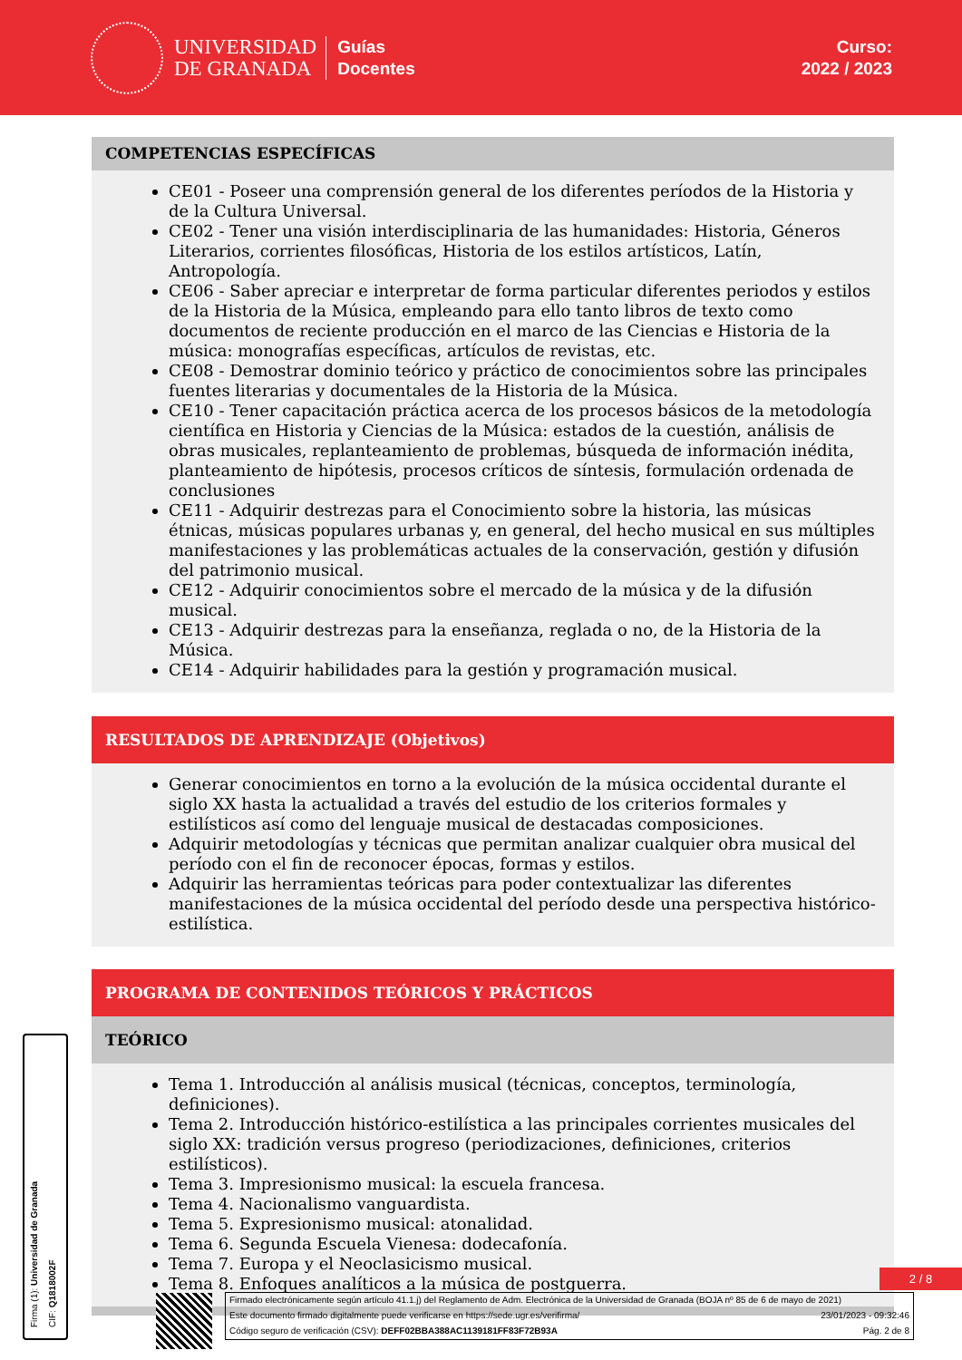UNIVERSIDAD
DE GRANADA
Guías
Docentes
Curso:
2022 / 2023
COMPETENCIAS ESPECÍFICAS
CE01 - Poseer una comprensión general de los diferentes períodos de la Historia y de la Cultura Universal.
CE02 - Tener una visión interdisciplinaria de las humanidades: Historia, Géneros Literarios, corrientes filosóficas, Historia de los estilos artísticos, Latín, Antropología.
CE06 - Saber apreciar e interpretar de forma particular diferentes periodos y estilos de la Historia de la Música, empleando para ello tanto libros de texto como documentos de reciente producción en el marco de las Ciencias e Historia de la música: monografías específicas, artículos de revistas, etc.
CE08 - Demostrar dominio teórico y práctico de conocimientos sobre las principales fuentes literarias y documentales de la Historia de la Música.
CE10 - Tener capacitación práctica acerca de los procesos básicos de la metodología científica en Historia y Ciencias de la Música: estados de la cuestión, análisis de obras musicales, replanteamiento de problemas, búsqueda de información inédita, planteamiento de hipótesis, procesos críticos de síntesis, formulación ordenada de conclusiones
CE11 - Adquirir destrezas para el Conocimiento sobre la historia, las músicas étnicas, músicas populares urbanas y, en general, del hecho musical en sus múltiples manifestaciones y las problemáticas actuales de la conservación, gestión y difusión del patrimonio musical.
CE12 - Adquirir conocimientos sobre el mercado de la música y de la difusión musical.
CE13 - Adquirir destrezas para la enseñanza, reglada o no, de la Historia de la Música.
CE14 - Adquirir habilidades para la gestión y programación musical.
RESULTADOS DE APRENDIZAJE (Objetivos)
Generar conocimientos en torno a la evolución de la música occidental durante el siglo XX hasta la actualidad a través del estudio de los criterios formales y estilísticos así como del lenguaje musical de destacadas composiciones.
Adquirir metodologías y técnicas que permitan analizar cualquier obra musical del período con el fin de reconocer épocas, formas y estilos.
Adquirir las herramientas teóricas para poder contextualizar las diferentes manifestaciones de la música occidental del período desde una perspectiva histórico-estilística.
PROGRAMA DE CONTENIDOS TEÓRICOS Y PRÁCTICOS
TEÓRICO
Tema 1. Introducción al análisis musical (técnicas, conceptos, terminología, definiciones).
Tema 2. Introducción histórico-estilística a las principales corrientes musicales del siglo XX: tradición versus progreso (periodizaciones, definiciones, criterios estilísticos).
Tema 3. Impresionismo musical: la escuela francesa.
Tema 4. Nacionalismo vanguardista.
Tema 5. Expresionismo musical: atonalidad.
Tema 6. Segunda Escuela Vienesa: dodecafonía.
Tema 7. Europa y el Neoclasicismo musical.
Tema 8. Enfoques analíticos a la música de postguerra.
2 / 8
Firmado electrónicamente según artículo 41.1.j) del Reglamento de Adm. Electrónica de la Universidad de Granada (BOJA nº 85 de 6 de mayo de 2021)
Este documento firmado digitalmente puede verificarse en https://sede.ugr.es/verifirma/ 23/01/2023 - 09:32:46
Código seguro de verificación (CSV): DEFF02BBA388AC1139181FF83F72B93A Pág. 2 de 8
Firma (1): Universidad de Granada
CIF: Q1818002F